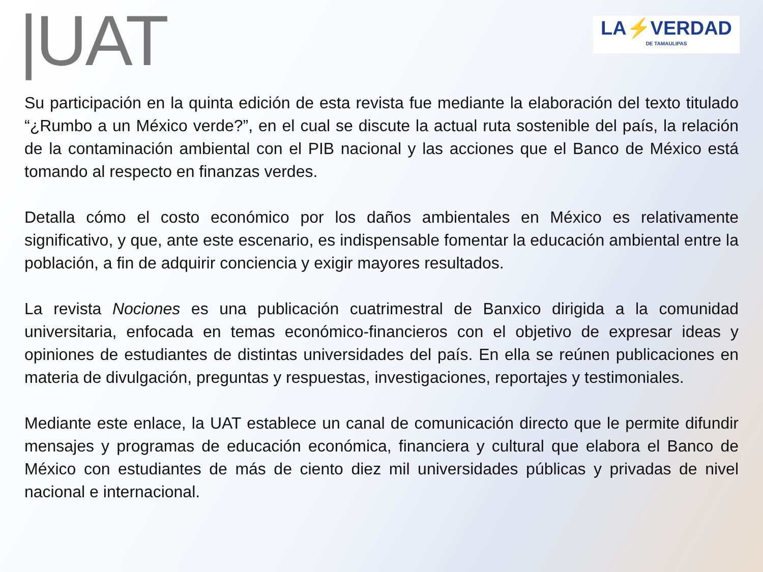|UAT
LA⚡VERDAD
DE TAMAULIPAS
Su participación en la quinta edición de esta revista fue mediante la elaboración del texto titulado “¿Rumbo a un México verde?”, en el cual se discute la actual ruta sostenible del país, la relación de la contaminación ambiental con el PIB nacional y las acciones que el Banco de México está tomando al respecto en finanzas verdes.
Detalla cómo el costo económico por los daños ambientales en México es relativamente significativo, y que, ante este escenario, es indispensable fomentar la educación ambiental entre la población, a fin de adquirir conciencia y exigir mayores resultados.
La revista Nociones es una publicación cuatrimestral de Banxico dirigida a la comunidad universitaria, enfocada en temas económico-financieros con el objetivo de expresar ideas y opiniones de estudiantes de distintas universidades del país. En ella se reúnen publicaciones en materia de divulgación, preguntas y respuestas, investigaciones, reportajes y testimoniales.
Mediante este enlace, la UAT establece un canal de comunicación directo que le permite difundir mensajes y programas de educación económica, financiera y cultural que elabora el Banco de México con estudiantes de más de ciento diez mil universidades públicas y privadas de nivel nacional e internacional.